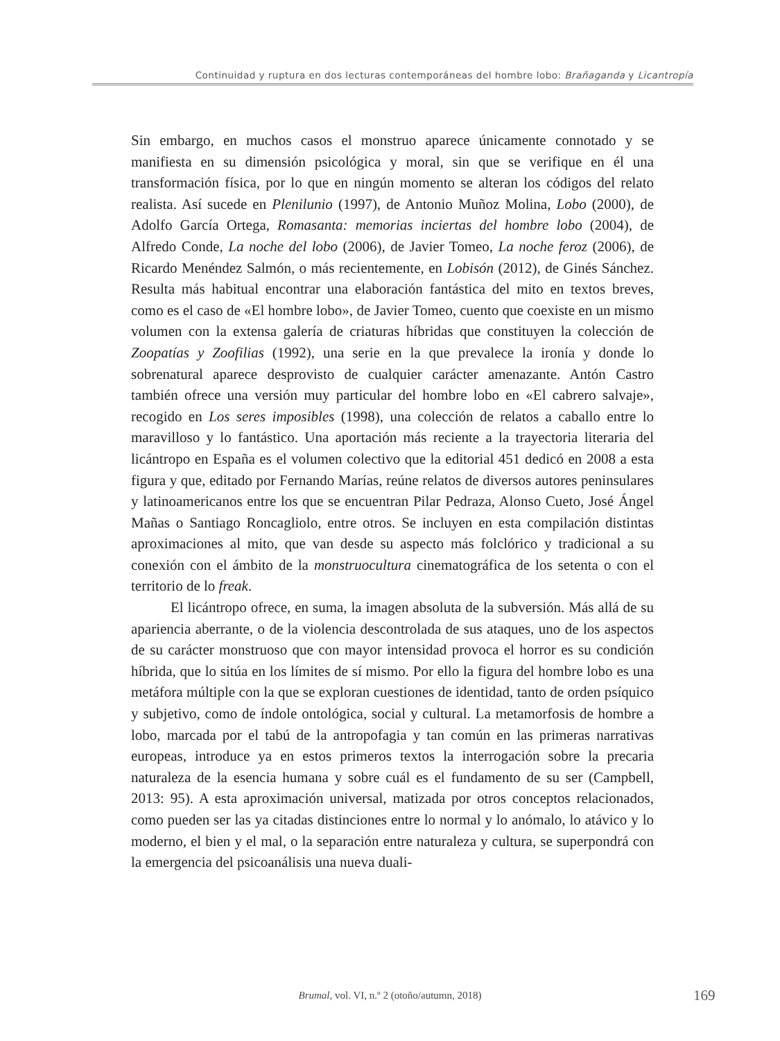Continuidad y ruptura en dos lecturas contemporáneas del hombre lobo: Brañaganda y Licantropía
Sin embargo, en muchos casos el monstruo aparece únicamente connotado y se manifiesta en su dimensión psicológica y moral, sin que se verifique en él una transformación física, por lo que en ningún momento se alteran los códigos del relato realista. Así sucede en Plenilunio (1997), de Antonio Muñoz Molina, Lobo (2000), de Adolfo García Ortega, Romasanta: memorias inciertas del hombre lobo (2004), de Alfredo Conde, La noche del lobo (2006), de Javier Tomeo, La noche feroz (2006), de Ricardo Menéndez Salmón, o más recientemente, en Lobisón (2012), de Ginés Sánchez. Resulta más habitual encontrar una elaboración fantástica del mito en textos breves, como es el caso de «El hombre lobo», de Javier Tomeo, cuento que coexiste en un mismo volumen con la extensa galería de criaturas híbridas que constituyen la colección de Zoopatías y Zoofilias (1992), una serie en la que prevalece la ironía y donde lo sobrenatural aparece desprovisto de cualquier carácter amenazante. Antón Castro también ofrece una versión muy particular del hombre lobo en «El cabrero salvaje», recogido en Los seres imposibles (1998), una colección de relatos a caballo entre lo maravilloso y lo fantástico. Una aportación más reciente a la trayectoria literaria del licántropo en España es el volumen colectivo que la editorial 451 dedicó en 2008 a esta figura y que, editado por Fernando Marías, reúne relatos de diversos autores peninsulares y latinoamericanos entre los que se encuentran Pilar Pedraza, Alonso Cueto, José Ángel Mañas o Santiago Roncagliolo, entre otros. Se incluyen en esta compilación distintas aproximaciones al mito, que van desde su aspecto más folclórico y tradicional a su conexión con el ámbito de la monstruocultura cinematográfica de los setenta o con el territorio de lo freak.
El licántropo ofrece, en suma, la imagen absoluta de la subversión. Más allá de su apariencia aberrante, o de la violencia descontrolada de sus ataques, uno de los aspectos de su carácter monstruoso que con mayor intensidad provoca el horror es su condición híbrida, que lo sitúa en los límites de sí mismo. Por ello la figura del hombre lobo es una metáfora múltiple con la que se exploran cuestiones de identidad, tanto de orden psíquico y subjetivo, como de índole ontológica, social y cultural. La metamorfosis de hombre a lobo, marcada por el tabú de la antropofagia y tan común en las primeras narrativas europeas, introduce ya en estos primeros textos la interrogación sobre la precaria naturaleza de la esencia humana y sobre cuál es el fundamento de su ser (Campbell, 2013: 95). A esta aproximación universal, matizada por otros conceptos relacionados, como pueden ser las ya citadas distinciones entre lo normal y lo anómalo, lo atávico y lo moderno, el bien y el mal, o la separación entre naturaleza y cultura, se superpondrá con la emergencia del psicoanálisis una nueva duali-
Brumal, vol. VI, n.º 2 (otoño/autumn, 2018) 169